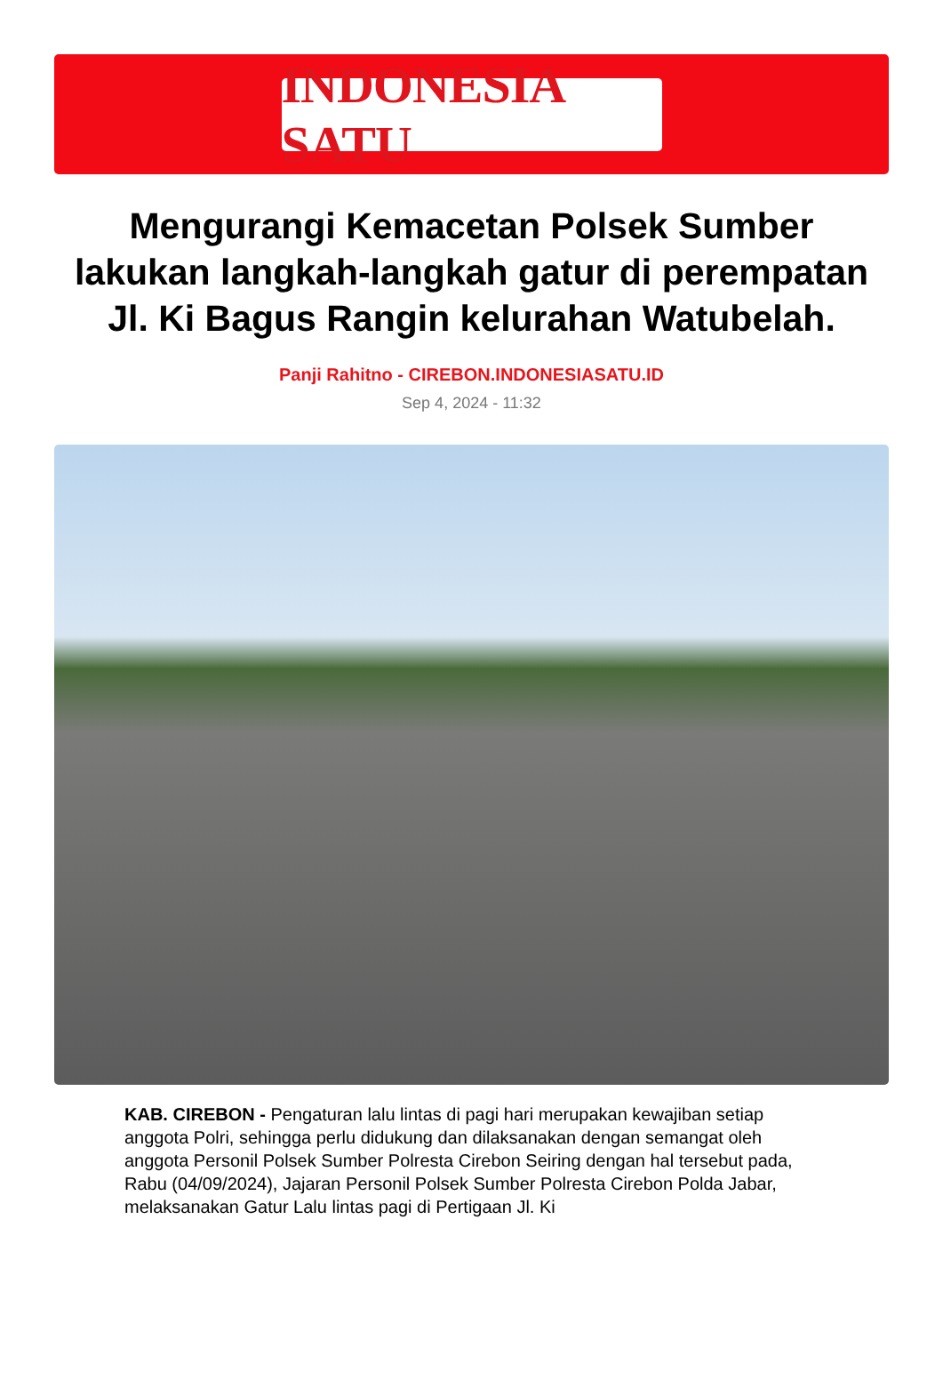INDONESIA SATU
Mengurangi Kemacetan Polsek Sumber lakukan langkah-langkah gatur di perempatan Jl. Ki Bagus Rangin kelurahan Watubelah.
Panji Rahitno - CIREBON.INDONESIASATU.ID
Sep 4, 2024 - 11:32
KAB. CIREBON - Pengaturan lalu lintas di pagi hari merupakan kewajiban setiap anggota Polri, sehingga perlu didukung dan dilaksanakan dengan semangat oleh anggota Personil Polsek Sumber Polresta Cirebon Seiring dengan hal tersebut pada, Rabu (04/09/2024), Jajaran Personil Polsek Sumber Polresta Cirebon Polda Jabar, melaksanakan Gatur Lalu lintas pagi di Pertigaan Jl. Ki